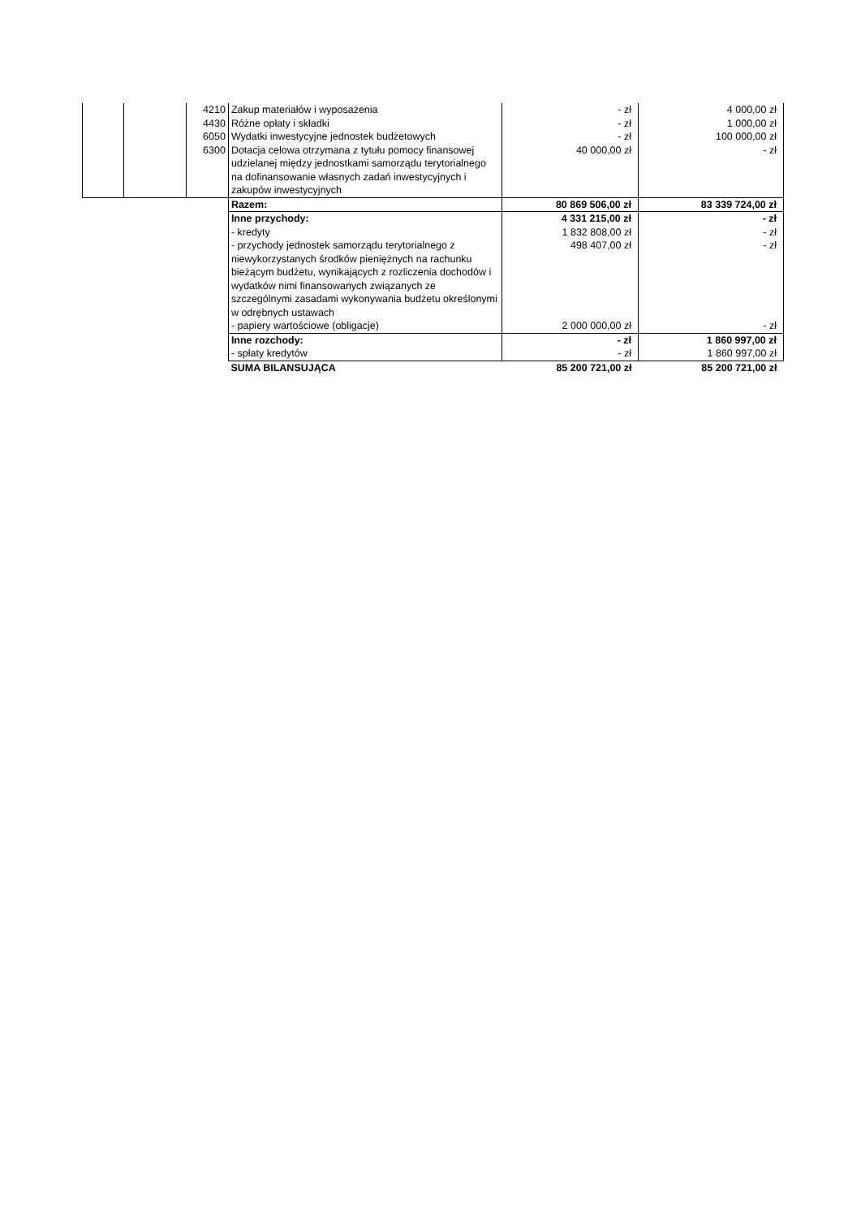| | | 4210 | Zakup materiałów i wyposażenia | - zł | 4 000,00 zł |
| | | 4430 | Różne opłaty i składki | - zł | 1 000,00 zł |
| | | 6050 | Wydatki inwestycyjne jednostek budżetowych | - zł | 100 000,00 zł |
| | | 6300 | Dotacja celowa otrzymana z tytułu pomocy finansowej udzielanej między jednostkami samorządu terytorialnego na dofinansowanie własnych zadań inwestycyjnych i zakupów inwestycyjnych | 40 000,00 zł | - zł |
| | | | Razem: | 80 869 506,00 zł | 83 339 724,00 zł |
| | | | Inne przychody: | 4 331 215,00 zł | - zł |
| | | | - kredyty | 1 832 808,00 zł | - zł |
| | | | - przychody jednostek samorządu terytorialnego z niewykorzystanych środków pieniężnych na rachunku bieżącym budżetu, wynikających z rozliczenia dochodów i wydatków nimi finansowanych związanych ze szczególnymi zasadami wykonywania budżetu określonymi w odrębnych ustawach | 498 407,00 zł | - zł |
| | | | - papiery wartościowe (obligacje) | 2 000 000,00 zł | - zł |
| | | | Inne rozchody: | - zł | 1 860 997,00 zł |
| | | | - spłaty kredytów | - zł | 1 860 997,00 zł |
| | | | SUMA BILANSUJĄCA | 85 200 721,00 zł | 85 200 721,00 zł |